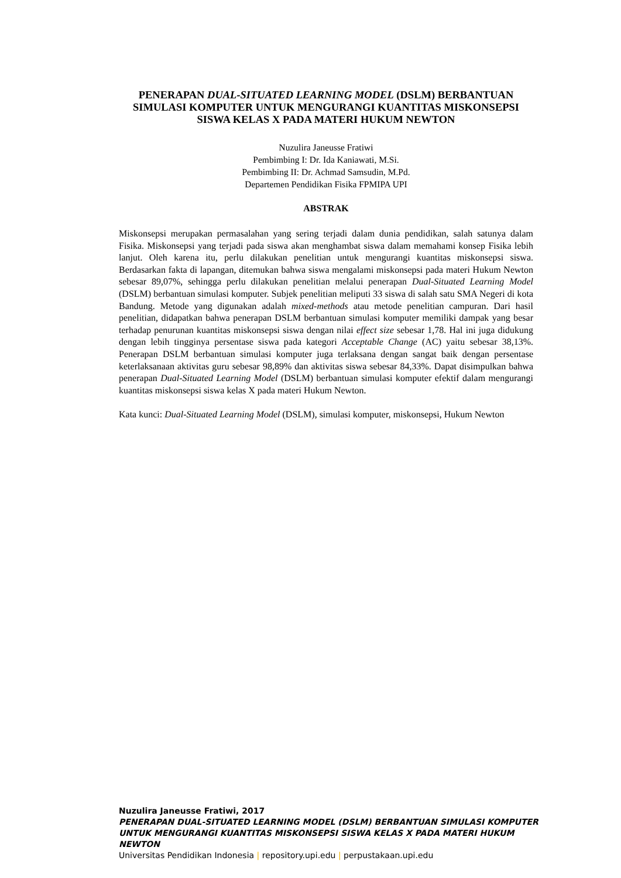PENERAPAN DUAL-SITUATED LEARNING MODEL (DSLM) BERBANTUAN SIMULASI KOMPUTER UNTUK MENGURANGI KUANTITAS MISKONSEPSI SISWA KELAS X PADA MATERI HUKUM NEWTON
Nuzulira Janeusse Fratiwi
Pembimbing I: Dr. Ida Kaniawati, M.Si.
Pembimbing II: Dr. Achmad Samsudin, M.Pd.
Departemen Pendidikan Fisika FPMIPA UPI
ABSTRAK
Miskonsepsi merupakan permasalahan yang sering terjadi dalam dunia pendidikan, salah satunya dalam Fisika. Miskonsepsi yang terjadi pada siswa akan menghambat siswa dalam memahami konsep Fisika lebih lanjut. Oleh karena itu, perlu dilakukan penelitian untuk mengurangi kuantitas miskonsepsi siswa. Berdasarkan fakta di lapangan, ditemukan bahwa siswa mengalami miskonsepsi pada materi Hukum Newton sebesar 89,07%, sehingga perlu dilakukan penelitian melalui penerapan Dual-Situated Learning Model (DSLM) berbantuan simulasi komputer. Subjek penelitian meliputi 33 siswa di salah satu SMA Negeri di kota Bandung. Metode yang digunakan adalah mixed-methods atau metode penelitian campuran. Dari hasil penelitian, didapatkan bahwa penerapan DSLM berbantuan simulasi komputer memiliki dampak yang besar terhadap penurunan kuantitas miskonsepsi siswa dengan nilai effect size sebesar 1,78. Hal ini juga didukung dengan lebih tingginya persentase siswa pada kategori Acceptable Change (AC) yaitu sebesar 38,13%. Penerapan DSLM berbantuan simulasi komputer juga terlaksana dengan sangat baik dengan persentase keterlaksanaan aktivitas guru sebesar 98,89% dan aktivitas siswa sebesar 84,33%. Dapat disimpulkan bahwa penerapan Dual-Situated Learning Model (DSLM) berbantuan simulasi komputer efektif dalam mengurangi kuantitas miskonsepsi siswa kelas X pada materi Hukum Newton.
Kata kunci: Dual-Situated Learning Model (DSLM), simulasi komputer, miskonsepsi, Hukum Newton
Nuzulira Janeusse Fratiwi, 2017
PENERAPAN DUAL-SITUATED LEARNING MODEL (DSLM) BERBANTUAN SIMULASI KOMPUTER UNTUK MENGURANGI KUANTITAS MISKONSEPSI SISWA KELAS X PADA MATERI HUKUM NEWTON
Universitas Pendidikan Indonesia | repository.upi.edu | perpustakaan.upi.edu